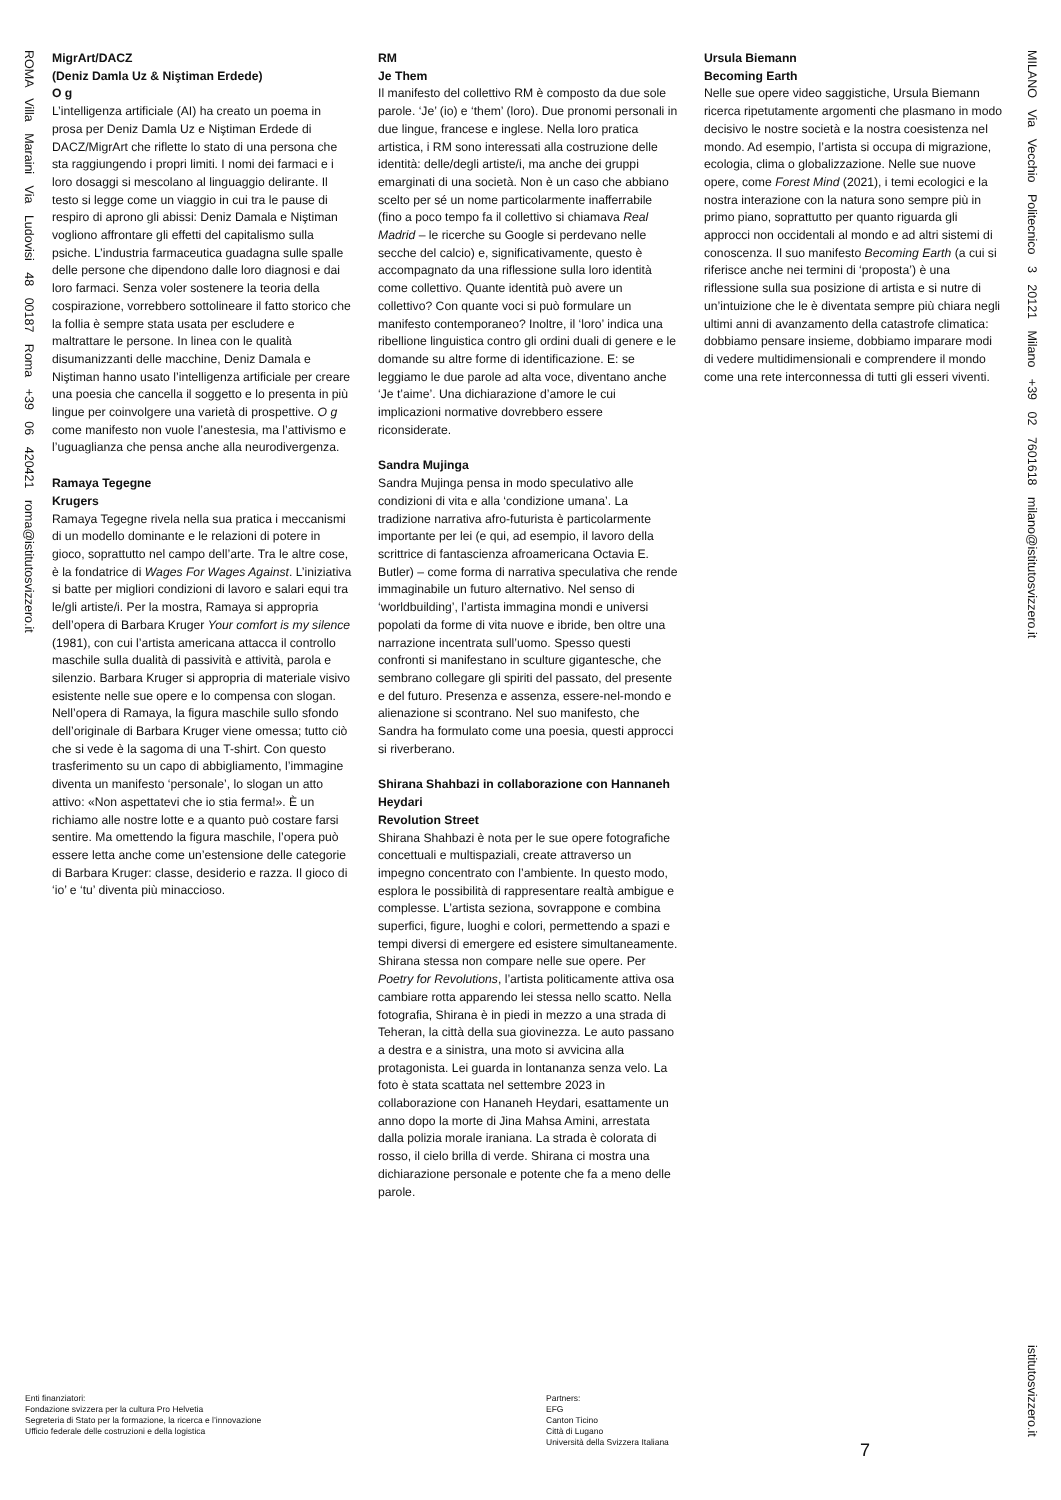ROMA Villa Maraini Via Ludovisi 48 00187 Roma +39 06 420421 roma@istitutosvizzero.it
MigrArt/DACZ
(Deniz Damla Uz & Niştiman Erdede)
O g
L’intelligenza artificiale (AI) ha creato un poema in prosa per Deniz Damla Uz e Niştiman Erdede di DACZ/MigrArt che riflette lo stato di una persona che sta raggiungendo i propri limiti. I nomi dei farmaci e i loro dosaggi si mescolano al linguaggio delirante. Il testo si legge come un viaggio in cui tra le pause di respiro di aprono gli abissi: Deniz Damala e Niştiman vogliono affrontare gli effetti del capitalismo sulla psiche. L’industria farmaceutica guadagna sulle spalle delle persone che dipendono dalle loro diagnosi e dai loro farmaci. Senza voler sostenere la teoria della cospirazione, vorrebbero sottolineare il fatto storico che la follia è sempre stata usata per escludere e maltrattare le persone. In linea con le qualità disumanizzanti delle macchine, Deniz Damala e Niştiman hanno usato l’intelligenza artificiale per creare una poesia che cancella il soggetto e lo presenta in più lingue per coinvolgere una varietà di prospettive. O g come manifesto non vuole l’anestesia, ma l’attivismo e l’uguaglianza che pensa anche alla neurodivergenza.
Ramaya Tegegne
Krugers
Ramaya Tegegne rivela nella sua pratica i meccanismi di un modello dominante e le relazioni di potere in gioco, soprattutto nel campo dell’arte. Tra le altre cose, è la fondatrice di Wages For Wages Against. L’iniziativa si batte per migliori condizioni di lavoro e salari equi tra le/gli artiste/i. Per la mostra, Ramaya si appropria dell’opera di Barbara Kruger Your comfort is my silence (1981), con cui l’artista americana attacca il controllo maschile sulla dualità di passività e attività, parola e silenzio. Barbara Kruger si appropria di materiale visivo esistente nelle sue opere e lo compensa con slogan. Nell’opera di Ramaya, la figura maschile sullo sfondo dell’originale di Barbara Kruger viene omessa; tutto ciò che si vede è la sagoma di una T-shirt. Con questo trasferimento su un capo di abbigliamento, l’immagine diventa un manifesto ‘personale’, lo slogan un atto attivo: «Non aspettatevi che io stia ferma!». È un richiamo alle nostre lotte e a quanto può costare farsi sentire. Ma omettendo la figura maschile, l’opera può essere letta anche come un’estensione delle categorie di Barbara Kruger: classe, desiderio e razza. Il gioco di ‘io’ e ‘tu’ diventa più minaccioso.
RM
Je Them
Il manifesto del collettivo RM è composto da due sole parole. ‘Je’ (io) e ‘them’ (loro). Due pronomi personali in due lingue, francese e inglese. Nella loro pratica artistica, i RM sono interessati alla costruzione delle identità: delle/degli artiste/i, ma anche dei gruppi emarginati di una società. Non è un caso che abbiano scelto per sé un nome particolarmente inafferrabile (fino a poco tempo fa il collettivo si chiamava Real Madrid – le ricerche su Google si perdevano nelle secche del calcio) e, significativamente, questo è accompagnato da una riflessione sulla loro identità come collettivo. Quante identità può avere un collettivo? Con quante voci si può formulare un manifesto contemporaneo? Inoltre, il ‘loro’ indica una ribellione linguistica contro gli ordini duali di genere e le domande su altre forme di identificazione. E: se leggiamo le due parole ad alta voce, diventano anche ‘Je t’aime’. Una dichiarazione d’amore le cui implicazioni normative dovrebbero essere riconsiderate.
Sandra Mujinga
Sandra Mujinga pensa in modo speculativo alle condizioni di vita e alla ‘condizione umana’. La tradizione narrativa afro-futurista è particolarmente importante per lei (e qui, ad esempio, il lavoro della scrittrice di fantascienza afroamericana Octavia E. Butler) – come forma di narrativa speculativa che rende immaginabile un futuro alternativo. Nel senso di ‘worldbuilding’, l’artista immagina mondi e universi popolati da forme di vita nuove e ibride, ben oltre una narrazione incentrata sull’uomo. Spesso questi confronti si manifestano in sculture gigantesche, che sembrano collegare gli spiriti del passato, del presente e del futuro. Presenza e assenza, essere-nel-mondo e alienazione si scontrano. Nel suo manifesto, che Sandra ha formulato come una poesia, questi approcci si riverberano.
Shirana Shahbazi in collaborazione con Hannaneh Heydari
Revolution Street
Shirana Shahbazi è nota per le sue opere fotografiche concettuali e multispaziali, create attraverso un impegno concentrato con l’ambiente. In questo modo, esplora le possibilità di rappresentare realtà ambigue e complesse. L’artista seziona, sovrappone e combina superfici, figure, luoghi e colori, permettendo a spazi e tempi diversi di emergere ed esistere simultaneamente. Shirana stessa non compare nelle sue opere. Per Poetry for Revolutions, l’artista politicamente attiva osa cambiare rotta apparendo lei stessa nello scatto. Nella fotografia, Shirana è in piedi in mezzo a una strada di Teheran, la città della sua giovinezza. Le auto passano a destra e a sinistra, una moto si avvicina alla protagonista. Lei guarda in lontananza senza velo. La foto è stata scattata nel settembre 2023 in collaborazione con Hananeh Heydari, esattamente un anno dopo la morte di Jina Mahsa Amini, arrestata dalla polizia morale iraniana. La strada è colorata di rosso, il cielo brilla di verde. Shirana ci mostra una dichiarazione personale e potente che fa a meno delle parole.
Ursula Biemann
Becoming Earth
Nelle sue opere video saggistiche, Ursula Biemann ricerca ripetutamente argomenti che plasmano in modo decisivo le nostre società e la nostra coesistenza nel mondo. Ad esempio, l’artista si occupa di migrazione, ecologia, clima o globalizzazione. Nelle sue nuove opere, come Forest Mind (2021), i temi ecologici e la nostra interazione con la natura sono sempre più in primo piano, soprattutto per quanto riguarda gli approcci non occidentali al mondo e ad altri sistemi di conoscenza. Il suo manifesto Becoming Earth (a cui si riferisce anche nei termini di ‘proposta’) è una riflessione sulla sua posizione di artista e si nutre di un’intuizione che le è diventata sempre più chiara negli ultimi anni di avanzamento della catastrofe climatica: dobbiamo pensare insieme, dobbiamo imparare modi di vedere multidimensionali e comprendere il mondo come una rete interconnessa di tutti gli esseri viventi.
MILANO Via Vecchio Politecnico 3 20121 Milano +39 02 7601618 milano@istitutosvizzero.it
istitutosvizzero.it
Enti finanziatori:
Fondazione svizzera per la cultura Pro Helvetia
Segreteria di Stato per la formazione, la ricerca e l’innovazione
Ufficio federale delle costruzioni e della logistica
Partners:
EFG
Canton Ticino
Città di Lugano
Università della Svizzera Italiana
7